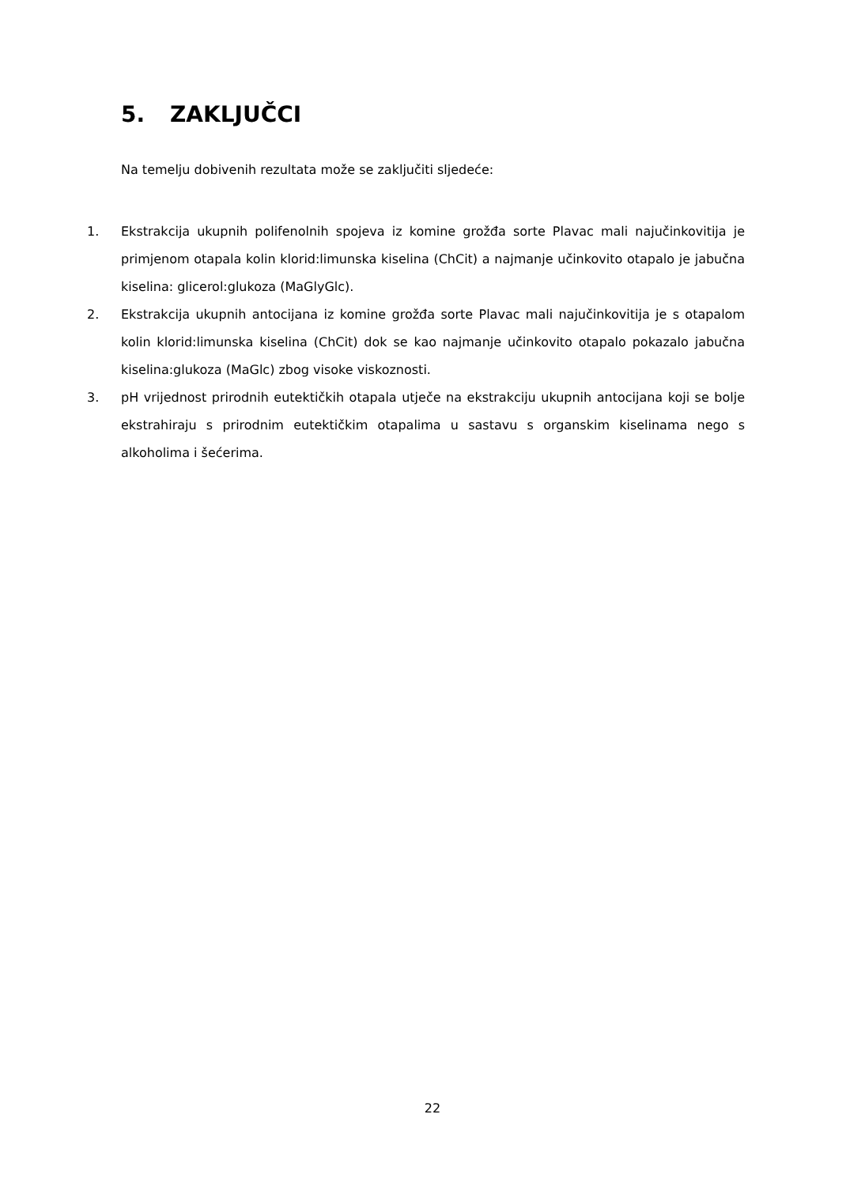5. ZAKLJUČCI
Na temelju dobivenih rezultata može se zaključiti sljedeće:
1. Ekstrakcija ukupnih polifenolnih spojeva iz komine grožđa sorte Plavac mali najučinkovitija je primjenom otapala kolin klorid:limunska kiselina (ChCit) a najmanje učinkovito otapalo je jabučna kiselina: glicerol:glukoza (MaGlyGlc).
2. Ekstrakcija ukupnih antocijana iz komine grožđa sorte Plavac mali najučinkovitija je s otapalom kolin klorid:limunska kiselina (ChCit) dok se kao najmanje učinkovito otapalo pokazalo jabučna kiselina:glukoza (MaGlc) zbog visoke viskoznosti.
3. pH vrijednost prirodnih eutektičkih otapala utječe na ekstrakciju ukupnih antocijana koji se bolje ekstrahiraju s prirodnim eutektičkim otapalima u sastavu s organskim kiselinama nego s alkoholima i šećerima.
22